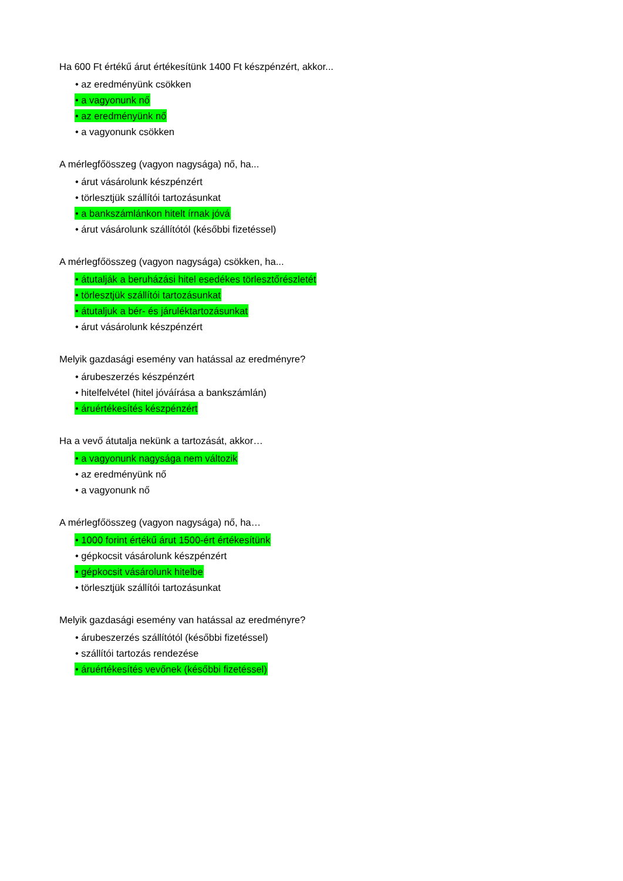Ha 600 Ft értékű árut értékesítünk 1400 Ft készpénzért, akkor...
• az eredményünk csökken
• a vagyonunk nő
• az eredményünk nő
• a vagyonunk csökken
A mérlegfőösszeg (vagyon nagysága) nő, ha...
• árut vásárolunk készpénzért
• törlesztjük szállítói tartozásunkat
• a bankszámlánkon hitelt írnak jóvá
• árut vásárolunk szállítótól (későbbi fizetéssel)
A mérlegfőösszeg (vagyon nagysága) csökken, ha...
• átutalják a beruházási hitel esedékes törlesztőrészletét
• törlesztjük szállítói tartozásunkat
• átutaljuk a bér- és járuléktartozásunkat
• árut vásárolunk készpénzért
Melyik gazdasági esemény van hatással az eredményre?
• árubeszerzés készpénzért
• hitelfelvétel (hitel jóváírása a bankszámlán)
• áruértékesítés készpénzért
Ha a vevő átutalja nekünk a tartozását, akkor…
• a vagyonunk nagysága nem változik
• az eredményünk nő
• a vagyonunk nő
A mérlegfőösszeg (vagyon nagysága) nő, ha…
• 1000 forint értékű árut 1500-ért értékesítünk
• gépkocsit vásárolunk készpénzért
• gépkocsit vásárolunk hitelbe
• törlesztjük szállítói tartozásunkat
Melyik gazdasági esemény van hatással az eredményre?
• árubeszerzés szállítótól (későbbi fizetéssel)
• szállítói tartozás rendezése
• áruértékesítés vevőnek (későbbi fizetéssel)